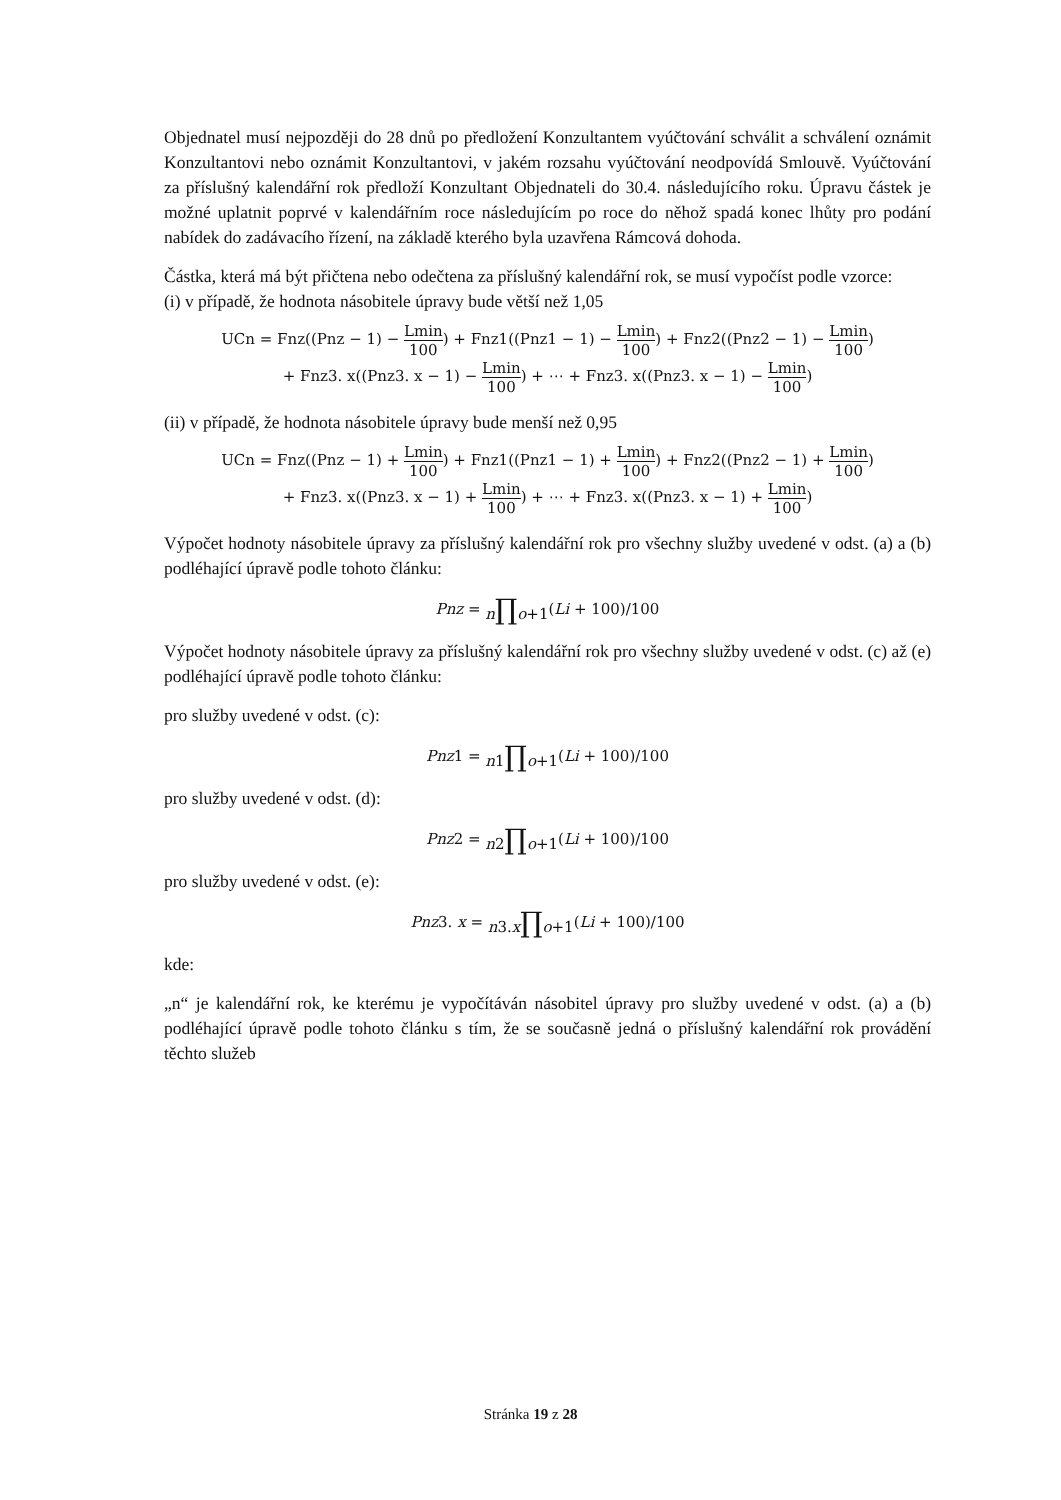Objednatel musí nejpozději do 28 dnů po předložení Konzultantem vyúčtování schválit a schválení oznámit Konzultantovi nebo oznámit Konzultantovi, v jakém rozsahu vyúčtování neodpovídá Smlouvě. Vyúčtování za příslušný kalendářní rok předloží Konzultant Objednateli do 30.4. následujícího roku. Úpravu částek je možné uplatnit poprvé v kalendářním roce následujícím po roce do něhož spadá konec lhůty pro podání nabídek do zadávacího řízení, na základě kterého byla uzavřena Rámcová dohoda.
Částka, která má být přičtena nebo odečtena za příslušný kalendářní rok, se musí vypočíst podle vzorce:
(i) v případě, že hodnota násobitele úpravy bude větší než 1,05
UCn = Fnz((Pnz − 1) − Lmin 100) + Fnz1((Pnz1 − 1) − Lmin 100) + Fnz2((Pnz2 − 1) − Lmin 100)
+ Fnz3. x((Pnz3. x − 1) − Lmin 100) + ⋯ + Fnz3. x((Pnz3. x − 1) − Lmin 100)
(ii) v případě, že hodnota násobitele úpravy bude menší než 0,95
UCn = Fnz((Pnz − 1) + Lmin 100) + Fnz1((Pnz1 − 1) + Lmin 100) + Fnz2((Pnz2 − 1) + Lmin 100)
+ Fnz3. x((Pnz3. x − 1) + Lmin 100) + ⋯ + Fnz3. x((Pnz3. x − 1) + Lmin 100)
Výpočet hodnoty násobitele úpravy za příslušný kalendářní rok pro všechny služby uvedené v odst. (a) a (b) podléhající úpravě podle tohoto článku:
Pnz = n∏o+1(Li + 100)/100
Výpočet hodnoty násobitele úpravy za příslušný kalendářní rok pro všechny služby uvedené v odst. (c) až (e) podléhající úpravě podle tohoto článku:
pro služby uvedené v odst. (c):
Pnz1 = n1∏o+1(Li + 100)/100
pro služby uvedené v odst. (d):
Pnz2 = n2∏o+1(Li + 100)/100
pro služby uvedené v odst. (e):
Pnz3. x = n3.x∏o+1(Li + 100)/100
kde:
„n“ je kalendářní rok, ke kterému je vypočítáván násobitel úpravy pro služby uvedené v odst. (a) a (b) podléhající úpravě podle tohoto článku s tím, že se současně jedná o příslušný kalendářní rok provádění těchto služeb
Stránka 19 z 28